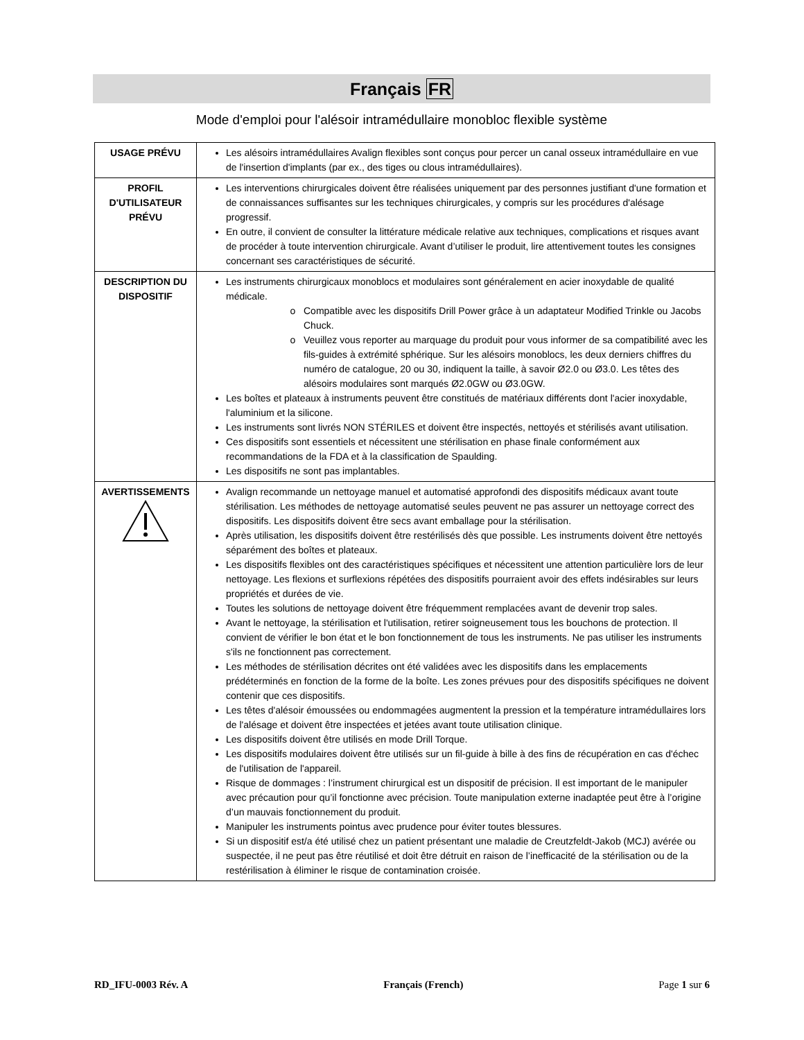Français FR
Mode d'emploi pour l'alésoir intramédullaire monobloc flexible système
| USAGE PRÉVU | Les alésoirs intramédullaires Avalign flexibles sont conçus pour percer un canal osseux intramédullaire en vue de l'insertion d'implants (par ex., des tiges ou clous intramédullaires). |
| PROFIL D'UTILISATEUR PRÉVU | Les interventions chirurgicales doivent être réalisées uniquement par des personnes justifiant d'une formation et de connaissances suffisantes sur les techniques chirurgicales, y compris sur les procédures d'alésage progressif. En outre, il convient de consulter la littérature médicale relative aux techniques, complications et risques avant de procéder à toute intervention chirurgicale. Avant d’utiliser le produit, lire attentivement toutes les consignes concernant ses caractéristiques de sécurité. |
| DESCRIPTION DU DISPOSITIF | Les instruments chirurgicaux monoblocs et modulaires sont généralement en acier inoxydable de qualité médicale. Compatible avec les dispositifs Drill Power grâce à un adaptateur Modified Trinkle ou Jacobs Chuck. Veuillez vous reporter au marquage du produit pour vous informer de sa compatibilité avec les fils-guides à extrémité sphérique. Sur les alésoirs monoblocs, les deux derniers chiffres du numéro de catalogue, 20 ou 30, indiquent la taille, à savoir Ø2.0 ou Ø3.0. Les têtes des alésoirs modulaires sont marqués Ø2.0GW ou Ø3.0GW. Les boîtes et plateaux à instruments peuvent être constitués de matériaux différents dont l'acier inoxydable, l'aluminium et la silicone. Les instruments sont livrés NON STÉRILES et doivent être inspectés, nettoyés et stérilisés avant utilisation. Ces dispositifs sont essentiels et nécessitent une stérilisation en phase finale conformément aux recommandations de la FDA et à la classification de Spaulding. Les dispositifs ne sont pas implantables. |
| AVERTISSEMENTS | Avalign recommande un nettoyage manuel et automatisé approfondi des dispositifs médicaux avant toute stérilisation. Les méthodes de nettoyage automatisé seules peuvent ne pas assurer un nettoyage correct des dispositifs. Les dispositifs doivent être secs avant emballage pour la stérilisation. Après utilisation, les dispositifs doivent être restérilisés dès que possible. Les instruments doivent être nettoyés séparément des boîtes et plateaux. Les dispositifs flexibles ont des caractéristiques spécifiques et nécessitent une attention particulière lors de leur nettoyage. Les flexions et surflexions répétées des dispositifs pourraient avoir des effets indésirables sur leurs propriétés et durées de vie. Toutes les solutions de nettoyage doivent être fréquemment remplacées avant de devenir trop sales. Avant le nettoyage, la stérilisation et l'utilisation, retirer soigneusement tous les bouchons de protection. Il convient de vérifier le bon état et le bon fonctionnement de tous les instruments. Ne pas utiliser les instruments s'ils ne fonctionnent pas correctement. Les méthodes de stérilisation décrites ont été validées avec les dispositifs dans les emplacements prédéterminés en fonction de la forme de la boîte. Les zones prévues pour des dispositifs spécifiques ne doivent contenir que ces dispositifs. Les têtes d'alésoir émoussées ou endommagées augmentent la pression et la température intramédullaires lors de l'alésage et doivent être inspectées et jetées avant toute utilisation clinique. Les dispositifs doivent être utilisés en mode Drill Torque. Les dispositifs modulaires doivent être utilisés sur un fil-guide à bille à des fins de récupération en cas d'échec de l'utilisation de l'appareil. Risque de dommages : l’instrument chirurgical est un dispositif de précision. Il est important de le manipuler avec précaution pour qu’il fonctionne avec précision. Toute manipulation externe inadaptée peut être à l’origine d’un mauvais fonctionnement du produit. Manipuler les instruments pointus avec prudence pour éviter toutes blessures. Si un dispositif est/a été utilisé chez un patient présentant une maladie de Creutzfeldt-Jakob (MCJ) avérée ou suspectée, il ne peut pas être réutilisé et doit être détruit en raison de l’inefficacité de la stérilisation ou de la restérilisation à éliminer le risque de contamination croisée. |
RD_IFU-0003 Rév. A Français (French) Page 1 sur 6